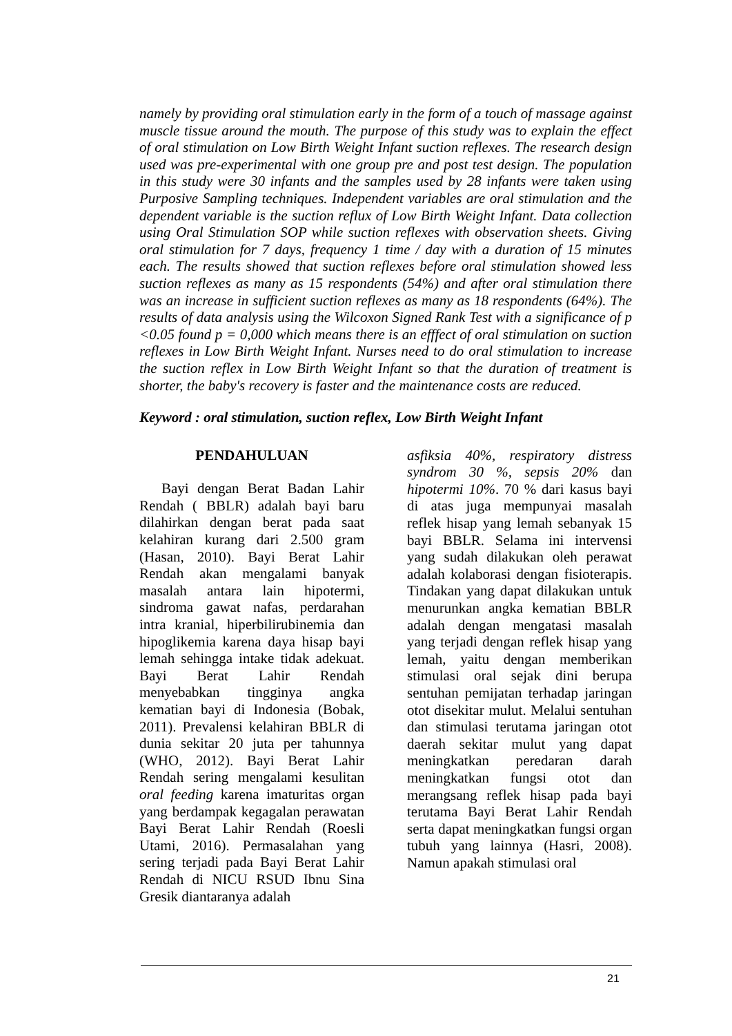namely by providing oral stimulation early in the form of a touch of massage against muscle tissue around the mouth. The purpose of this study was to explain the effect of oral stimulation on Low Birth Weight Infant suction reflexes. The research design used was pre-experimental with one group pre and post test design. The population in this study were 30 infants and the samples used by 28 infants were taken using Purposive Sampling techniques. Independent variables are oral stimulation and the dependent variable is the suction reflux of Low Birth Weight Infant. Data collection using Oral Stimulation SOP while suction reflexes with observation sheets. Giving oral stimulation for 7 days, frequency 1 time / day with a duration of 15 minutes each. The results showed that suction reflexes before oral stimulation showed less suction reflexes as many as 15 respondents (54%) and after oral stimulation there was an increase in sufficient suction reflexes as many as 18 respondents (64%). The results of data analysis using the Wilcoxon Signed Rank Test with a significance of p <0.05 found p = 0,000 which means there is an efffect of oral stimulation on suction reflexes in Low Birth Weight Infant. Nurses need to do oral stimulation to increase the suction reflex in Low Birth Weight Infant so that the duration of treatment is shorter, the baby's recovery is faster and the maintenance costs are reduced.
Keyword : oral stimulation, suction reflex, Low Birth Weight Infant
PENDAHULUAN
Bayi dengan Berat Badan Lahir Rendah ( BBLR) adalah bayi baru dilahirkan dengan berat pada saat kelahiran kurang dari 2.500 gram (Hasan, 2010). Bayi Berat Lahir Rendah akan mengalami banyak masalah antara lain hipotermi, sindroma gawat nafas, perdarahan intra kranial, hiperbilirubinemia dan hipoglikemia karena daya hisap bayi lemah sehingga intake tidak adekuat. Bayi Berat Lahir Rendah menyebabkan tingginya angka kematian bayi di Indonesia (Bobak, 2011). Prevalensi kelahiran BBLR di dunia sekitar 20 juta per tahunnya (WHO, 2012). Bayi Berat Lahir Rendah sering mengalami kesulitan oral feeding karena imaturitas organ yang berdampak kegagalan perawatan Bayi Berat Lahir Rendah (Roesli Utami, 2016). Permasalahan yang sering terjadi pada Bayi Berat Lahir Rendah di NICU RSUD Ibnu Sina Gresik diantaranya adalah
asfiksia 40%, respiratory distress syndrom 30 %, sepsis 20% dan hipotermi 10%. 70 % dari kasus bayi di atas juga mempunyai masalah reflek hisap yang lemah sebanyak 15 bayi BBLR. Selama ini intervensi yang sudah dilakukan oleh perawat adalah kolaborasi dengan fisioterapis. Tindakan yang dapat dilakukan untuk menurunkan angka kematian BBLR adalah dengan mengatasi masalah yang terjadi dengan reflek hisap yang lemah, yaitu dengan memberikan stimulasi oral sejak dini berupa sentuhan pemijatan terhadap jaringan otot disekitar mulut. Melalui sentuhan dan stimulasi terutama jaringan otot daerah sekitar mulut yang dapat meningkatkan peredaran darah meningkatkan fungsi otot dan merangsang reflek hisap pada bayi terutama Bayi Berat Lahir Rendah serta dapat meningkatkan fungsi organ tubuh yang lainnya (Hasri, 2008). Namun apakah stimulasi oral
21